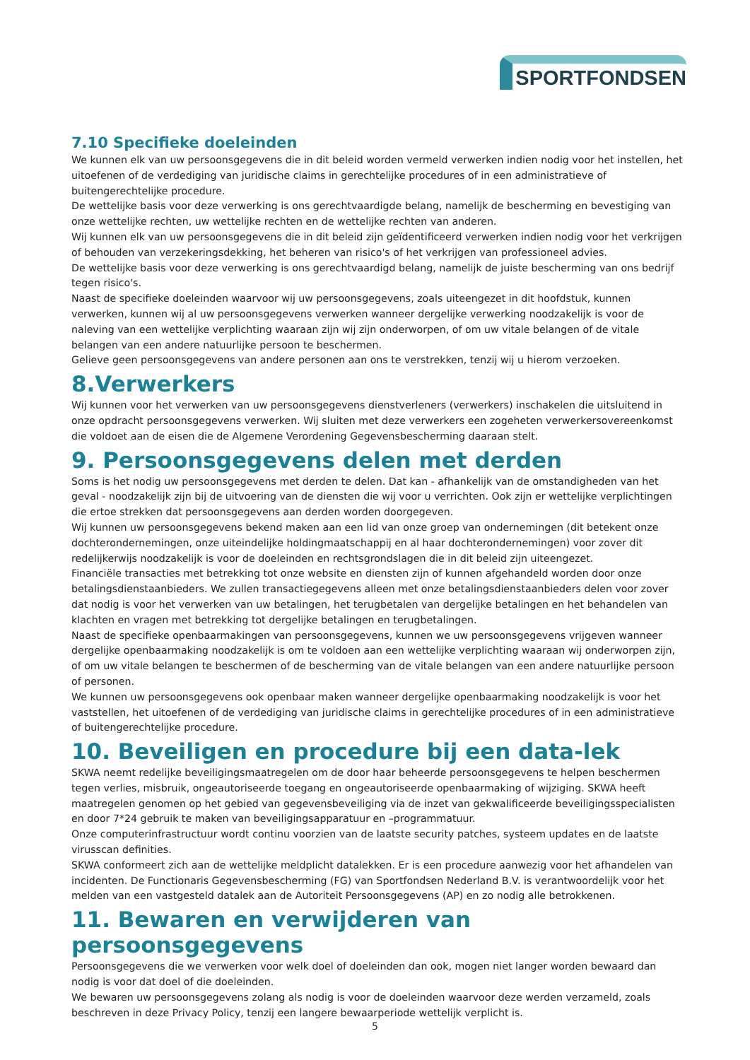SPORTFONDSEN
7.10 Specifieke doeleinden
We kunnen elk van uw persoonsgegevens die in dit beleid worden vermeld verwerken indien nodig voor het instellen, het uitoefenen of de verdediging van juridische claims in gerechtelijke procedures of in een administratieve of buitengerechtelijke procedure.
De wettelijke basis voor deze verwerking is ons gerechtvaardigde belang, namelijk de bescherming en bevestiging van onze wettelijke rechten, uw wettelijke rechten en de wettelijke rechten van anderen.
Wij kunnen elk van uw persoonsgegevens die in dit beleid zijn geïdentificeerd verwerken indien nodig voor het verkrijgen of behouden van verzekeringsdekking, het beheren van risico's of het verkrijgen van professioneel advies.
De wettelijke basis voor deze verwerking is ons gerechtvaardigd belang, namelijk de juiste bescherming van ons bedrijf tegen risico's.
Naast de specifieke doeleinden waarvoor wij uw persoonsgegevens, zoals uiteengezet in dit hoofdstuk, kunnen verwerken, kunnen wij al uw persoonsgegevens verwerken wanneer dergelijke verwerking noodzakelijk is voor de naleving van een wettelijke verplichting waaraan zijn wij zijn onderworpen, of om uw vitale belangen of de vitale belangen van een andere natuurlijke persoon te beschermen.
Gelieve geen persoonsgegevens van andere personen aan ons te verstrekken, tenzij wij u hierom verzoeken.
8.Verwerkers
Wij kunnen voor het verwerken van uw persoonsgegevens dienstverleners (verwerkers) inschakelen die uitsluitend in onze opdracht persoonsgegevens verwerken. Wij sluiten met deze verwerkers een zogeheten verwerkersovereenkomst die voldoet aan de eisen die de Algemene Verordening Gegevensbescherming daaraan stelt.
9. Persoonsgegevens delen met derden
Soms is het nodig uw persoonsgegevens met derden te delen. Dat kan - afhankelijk van de omstandigheden van het geval - noodzakelijk zijn bij de uitvoering van de diensten die wij voor u verrichten. Ook zijn er wettelijke verplichtingen die ertoe strekken dat persoonsgegevens aan derden worden doorgegeven.
Wij kunnen uw persoonsgegevens bekend maken aan een lid van onze groep van ondernemingen (dit betekent onze dochterondernemingen, onze uiteindelijke holdingmaatschappij en al haar dochterondernemingen) voor zover dit redelijkerwijs noodzakelijk is voor de doeleinden en rechtsgrondslagen die in dit beleid zijn uiteengezet.
Financiële transacties met betrekking tot onze website en diensten zijn of kunnen afgehandeld worden door onze betalingsdienstaanbieders. We zullen transactiegegevens alleen met onze betalingsdienstaanbieders delen voor zover dat nodig is voor het verwerken van uw betalingen, het terugbetalen van dergelijke betalingen en het behandelen van klachten en vragen met betrekking tot dergelijke betalingen en terugbetalingen.
Naast de specifieke openbaarmakingen van persoonsgegevens, kunnen we uw persoonsgegevens vrijgeven wanneer dergelijke openbaarmaking noodzakelijk is om te voldoen aan een wettelijke verplichting waaraan wij onderworpen zijn, of om uw vitale belangen te beschermen of de bescherming van de vitale belangen van een andere natuurlijke persoon of personen.
We kunnen uw persoonsgegevens ook openbaar maken wanneer dergelijke openbaarmaking noodzakelijk is voor het vaststellen, het uitoefenen of de verdediging van juridische claims in gerechtelijke procedures of in een administratieve of buitengerechtelijke procedure.
10. Beveiligen en procedure bij een data-lek
SKWA neemt redelijke beveiligingsmaatregelen om de door haar beheerde persoonsgegevens te helpen beschermen tegen verlies, misbruik, ongeautoriseerde toegang en ongeautoriseerde openbaarmaking of wijziging. SKWA heeft maatregelen genomen op het gebied van gegevensbeveiliging via de inzet van gekwalificeerde beveiligingsspecialisten en door 7*24 gebruik te maken van beveiligingsapparatuur en –programmatuur.
Onze computerinfrastructuur wordt continu voorzien van de laatste security patches, systeem updates en de laatste virusscan definities.
SKWA conformeert zich aan de wettelijke meldplicht datalekken. Er is een procedure aanwezig voor het afhandelen van incidenten. De Functionaris Gegevensbescherming (FG) van Sportfondsen Nederland B.V. is verantwoordelijk voor het melden van een vastgesteld datalek aan de Autoriteit Persoonsgegevens (AP) en zo nodig alle betrokkenen.
11. Bewaren en verwijderen van persoonsgegevens
Persoonsgegevens die we verwerken voor welk doel of doeleinden dan ook, mogen niet langer worden bewaard dan nodig is voor dat doel of die doeleinden.
We bewaren uw persoonsgegevens zolang als nodig is voor de doeleinden waarvoor deze werden verzameld, zoals beschreven in deze Privacy Policy, tenzij een langere bewaarperiode wettelijk verplicht is.
5